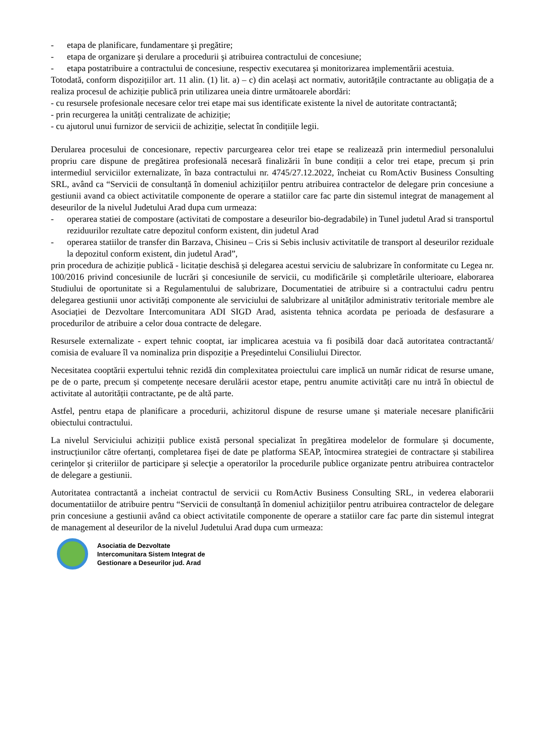- etapa de planificare, fundamentare şi pregătire;
- etapa de organizare şi derulare a procedurii şi atribuirea contractului de concesiune;
- etapa postatribuire a contractului de concesiune, respectiv executarea şi monitorizarea implementării acestuia.
Totodată, conform dispozițiilor art. 11 alin. (1) lit. a) – c) din același act normativ, autoritățile contractante au obligația de a realiza procesul de achiziție publică prin utilizarea uneia dintre următoarele abordări:
- cu resursele profesionale necesare celor trei etape mai sus identificate existente la nivel de autoritate contractantă;
- prin recurgerea la unități centralizate de achiziție;
- cu ajutorul unui furnizor de servicii de achiziție, selectat în condițiile legii.
Derularea procesului de concesionare, repectiv parcurgearea celor trei etape se realizează prin intermediul personalului propriu care dispune de pregătirea profesională necesară finalizării în bune condiții a celor trei etape, precum și prin intermediul serviciilor externalizate, în baza contractului nr. 4745/27.12.2022, încheiat cu RomActiv Business Consulting SRL, având ca “Servicii de consultanță în domeniul achizițiilor pentru atribuirea contractelor de delegare prin concesiune a gestiunii avand ca obiect activitatile componente de operare a statiilor care fac parte din sistemul integrat de management al deseurilor de la nivelul Judetului Arad dupa cum urmeaza:
- operarea statiei de compostare (activitati de compostare a deseurilor bio-degradabile) in Tunel judetul Arad si transportul reziduurilor rezultate catre depozitul conform existent, din judetul Arad
- operarea statiilor de transfer din Barzava, Chisineu – Cris si Sebis inclusiv activitatile de transport al deseurilor reziduale la depozitul conform existent, din judetul Arad”,
prin procedura de achiziție publică - licitație deschisă și delegarea acestui serviciu de salubrizare în conformitate cu Legea nr. 100/2016 privind concesiunile de lucrări și concesiunile de servicii, cu modificările și completările ulterioare, elaborarea Studiului de oportunitate si a Regulamentului de salubrizare, Documentatiei de atribuire si a contractului cadru pentru delegarea gestiunii unor activități componente ale serviciului de salubrizare al unităților administrativ teritoriale membre ale Asociației de Dezvoltare Intercomunitara ADI SIGD Arad, asistenta tehnica acordata pe perioada de desfasurare a procedurilor de atribuire a celor doua contracte de delegare.
Resursele externalizate - expert tehnic cooptat, iar implicarea acestuia va fi posibilă doar dacă autoritatea contractantă/ comisia de evaluare îl va nominaliza prin dispoziție a Președintelui Consiliului Director.
Necesitatea cooptării expertului tehnic rezidă din complexitatea proiectului care implică un număr ridicat de resurse umane, pe de o parte, precum și competențe necesare derulării acestor etape, pentru anumite activități care nu intră în obiectul de activitate al autorității contractante, pe de altă parte.
Astfel, pentru etapa de planificare a procedurii, achizitorul dispune de resurse umane și materiale necesare planificării obiectului contractului.
La nivelul Serviciului achiziții publice există personal specializat în pregătirea modelelor de formulare și documente, instrucțiunilor către ofertanți, completarea fișei de date pe platforma SEAP, întocmirea strategiei de contractare și stabilirea cerinţelor şi criteriilor de participare şi selecţie a operatorilor la procedurile publice organizate pentru atribuirea contractelor de delegare a gestiunii.
Autoritatea contractantă a incheiat contractul de servicii cu RomActiv Business Consulting SRL, in vederea elaborarii documentatiilor de atribuire pentru “Servicii de consultanță în domeniul achizițiilor pentru atribuirea contractelor de delegare prin concesiune a gestiunii având ca obiect activitatile componente de operare a statiilor care fac parte din sistemul integrat de management al deseurilor de la nivelul Judetului Arad dupa cum urmeaza:
Asociatia de Dezvoltate
Intercomunitara Sistem Integrat de
Gestionare a Deseurilor jud. Arad